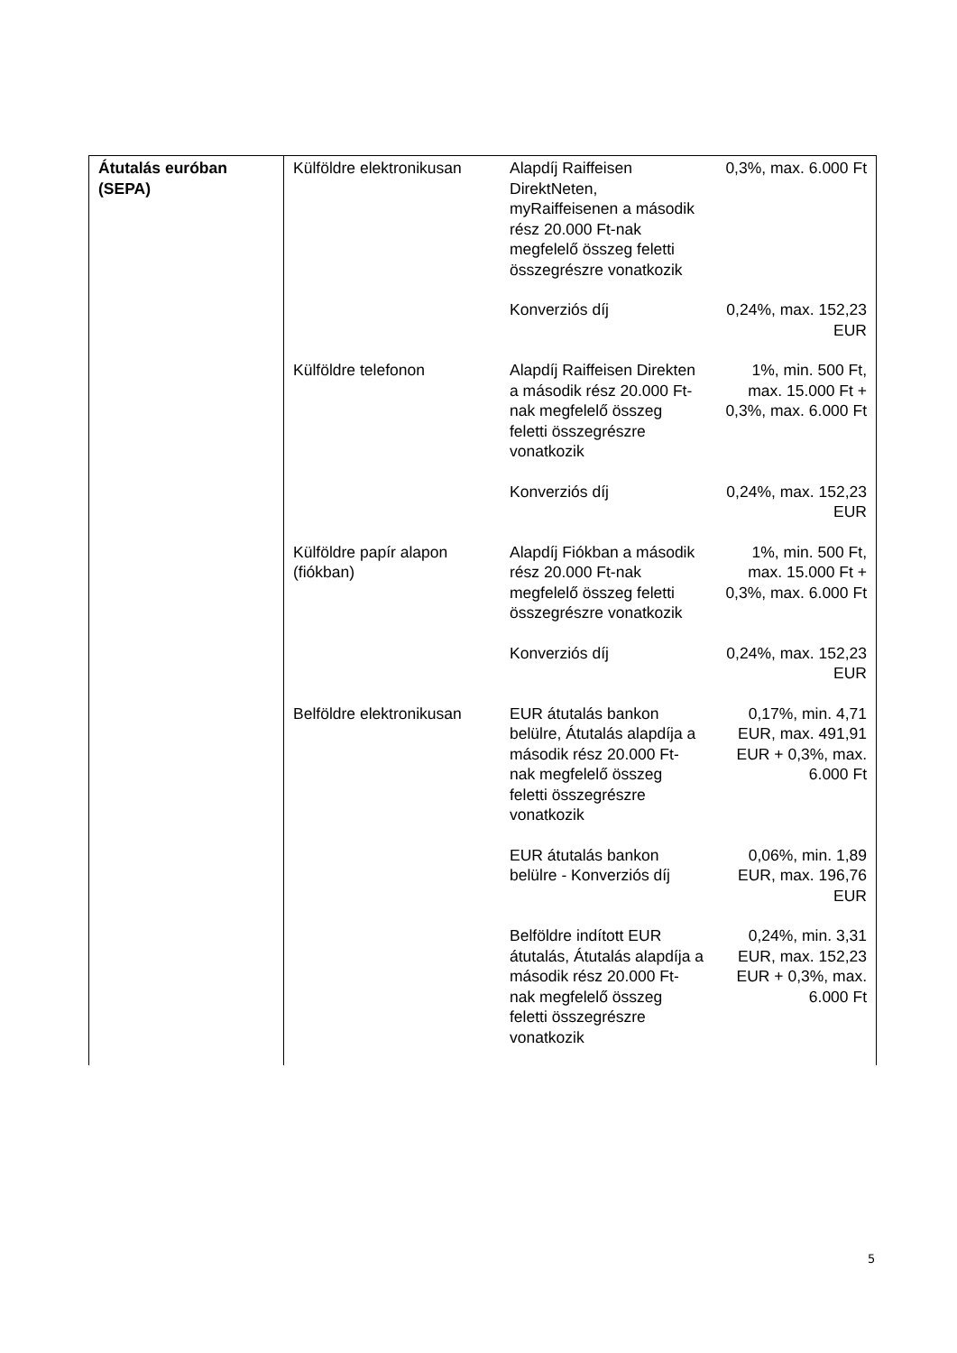| Átutalás euróban (SEPA) | Külföldre elektronikusan | Alapdíj Raiffeisen DirektNeten, myRaiffeisenen a második rész 20.000 Ft-nak megfelelő összeg feletti összegrészre vonatkozik | 0,3%, max. 6.000 Ft |
| | | Konverziós díj | 0,24%, max. 152,23 EUR |
| | Külföldre telefonon | Alapdíj Raiffeisen Direkten a második rész 20.000 Ft-nak megfelelő összeg feletti összegrészre vonatkozik | 1%, min. 500 Ft, max. 15.000 Ft + 0,3%, max. 6.000 Ft |
| | | Konverziós díj | 0,24%, max. 152,23 EUR |
| | Külföldre papír alapon (fiókban) | Alapdíj Fiókban a második rész 20.000 Ft-nak megfelelő összeg feletti összegrészre vonatkozik | 1%, min. 500 Ft, max. 15.000 Ft + 0,3%, max. 6.000 Ft |
| | | Konverziós díj | 0,24%, max. 152,23 EUR |
| | Belföldre elektronikusan | EUR átutalás bankon belülre, Átutalás alapdíja a második rész 20.000 Ft-nak megfelelő összeg feletti összegrészre vonatkozik | 0,17%, min. 4,71 EUR, max. 491,91 EUR + 0,3%, max. 6.000 Ft |
| | | EUR átutalás bankon belülre - Konverziós díj | 0,06%, min. 1,89 EUR, max. 196,76 EUR |
| | | Belföldre indított EUR átutalás, Átutalás alapdíja a második rész 20.000 Ft-nak megfelelő összeg feletti összegrészre vonatkozik | 0,24%, min. 3,31 EUR, max. 152,23 EUR + 0,3%, max. 6.000 Ft |
5